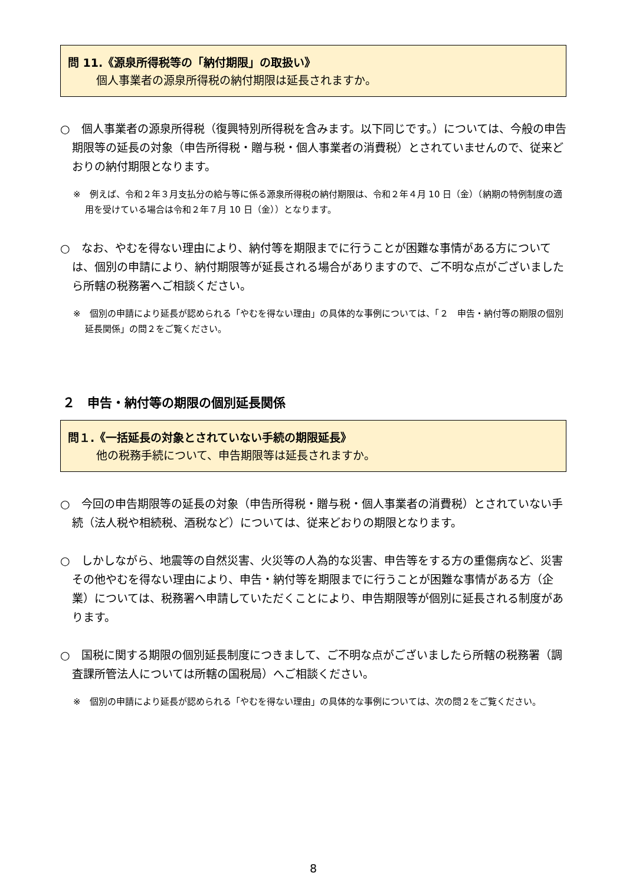問 11.《源泉所得税等の「納付期限」の取扱い》
個人事業者の源泉所得税の納付期限は延長されますか。
○　個人事業者の源泉所得税（復興特別所得税を含みます。以下同じです。）については、今般の申告期限等の延長の対象（申告所得税・贈与税・個人事業者の消費税）とされていませんので、従来どおりの納付期限となります。
※　例えば、令和２年３月支払分の給与等に係る源泉所得税の納付期限は、令和２年４月 10 日（金）（納期の特例制度の適用を受けている場合は令和２年７月 10 日（金））となります。
○　なお、やむを得ない理由により、納付等を期限までに行うことが困難な事情がある方については、個別の申請により、納付期限等が延長される場合がありますので、ご不明な点がございましたら所轄の税務署へご相談ください。
※　個別の申請により延長が認められる「やむを得ない理由」の具体的な事例については、「２　申告・納付等の期限の個別延長関係」の問２をご覧ください。
２　申告・納付等の期限の個別延長関係
問１.《一括延長の対象とされていない手続の期限延長》
他の税務手続について、申告期限等は延長されますか。
○　今回の申告期限等の延長の対象（申告所得税・贈与税・個人事業者の消費税）とされていない手続（法人税や相続税、酒税など）については、従来どおりの期限となります。
○　しかしながら、地震等の自然災害、火災等の人為的な災害、申告等をする方の重傷病など、災害その他やむを得ない理由により、申告・納付等を期限までに行うことが困難な事情がある方（企業）については、税務署へ申請していただくことにより、申告期限等が個別に延長される制度があります。
○　国税に関する期限の個別延長制度につきまして、ご不明な点がございましたら所轄の税務署（調査課所管法人については所轄の国税局）へご相談ください。
※　個別の申請により延長が認められる「やむを得ない理由」の具体的な事例については、次の問２をご覧ください。
8